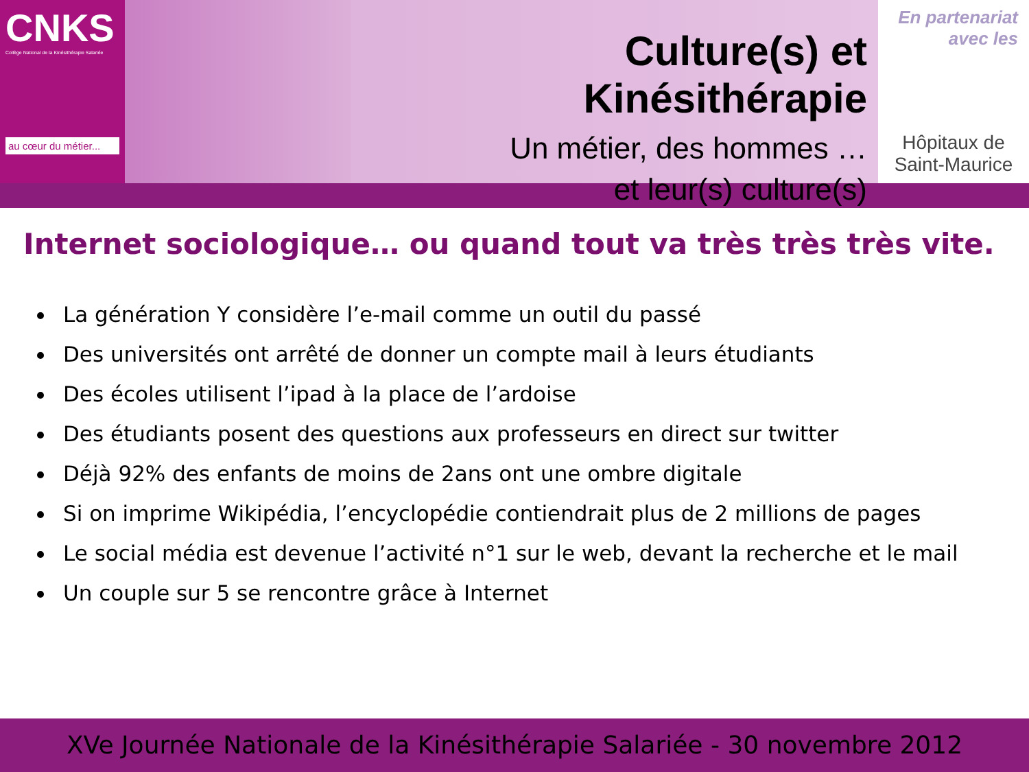CNKS
Collège National de la Kinésithérapie Salariée
au cœur du métier...
Culture(s) et Kinésithérapie
Un métier, des hommes …
et leur(s) culture(s)
En partenariat
avec les
Hôpitaux de
Saint-Maurice
Internet sociologique… ou quand tout va très très très vite.
La génération Y considère l’e-mail comme un outil du passé
Des universités ont arrêté de donner un compte mail à leurs étudiants
Des écoles utilisent l’ipad à la place de l’ardoise
Des étudiants posent des questions aux professeurs en direct sur twitter
Déjà 92% des enfants de moins de 2ans ont une ombre digitale
Si on imprime Wikipédia, l’encyclopédie contiendrait plus de 2 millions de pages
Le social média est devenue l’activité n°1 sur le web, devant la recherche et le mail
Un couple sur 5 se rencontre grâce à Internet
XVe Journée Nationale de la Kinésithérapie Salariée - 30 novembre 2012